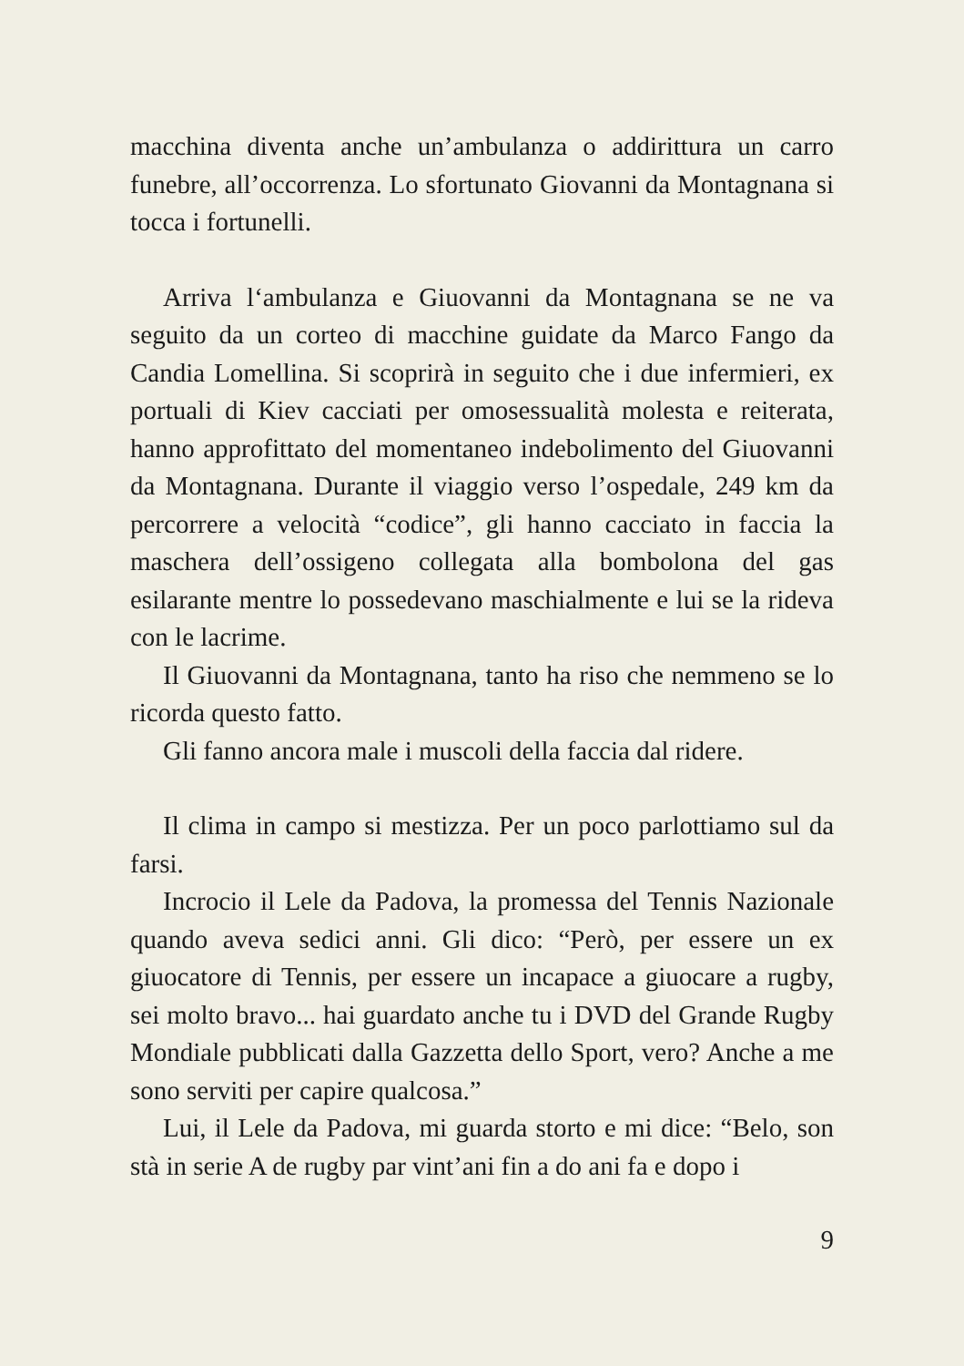macchina diventa anche un’ambulanza o addirittura un carro funebre, all’occorrenza. Lo sfortunato Giovanni da Montagnana si tocca i fortunelli.
Arriva l‘ambulanza e Giuovanni da Montagnana se ne va seguito da un corteo di macchine guidate da Marco Fango da Candia Lomellina. Si scoprirà in seguito che i due infermieri, ex portuali di Kiev cacciati per omosessualità molesta e reiterata, hanno approfittato del momentaneo indebolimento del Giuovanni da Montagnana. Durante il viaggio verso l’ospedale, 249 km da percorrere a velocità “codice”, gli hanno cacciato in faccia la maschera dell’ossigeno collegata alla bombolona del gas esilarante mentre lo possedevano maschialmente e lui se la rideva con le lacrime.
Il Giuovanni da Montagnana, tanto ha riso che nemmeno se lo ricorda questo fatto.
Gli fanno ancora male i muscoli della faccia dal ridere.
Il clima in campo si mestizza. Per un poco parlottiamo sul da farsi.
Incrocio il Lele da Padova, la promessa del Tennis Nazionale quando aveva sedici anni. Gli dico: “Però, per essere un ex giuocatore di Tennis, per essere un incapace a giuocare a rugby, sei molto bravo... hai guardato anche tu i DVD del Grande Rugby Mondiale pubblicati dalla Gazzetta dello Sport, vero? Anche a me sono serviti per capire qualcosa.”
Lui, il Lele da Padova, mi guarda storto e mi dice: “Belo, son stà in serie A de rugby par vint’ani fin a do ani fa e dopo i
9